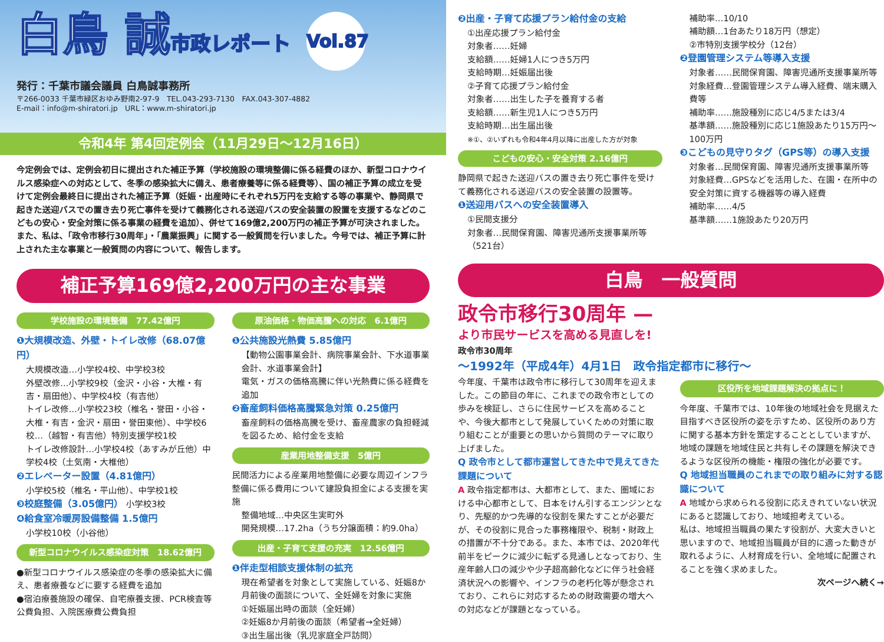白鳥 誠市政レポート Vol.87
発行：千葉市議会議員 白鳥誠事務所
〒266-0033 千葉市緑区おゆみ野南2-97-9　TEL.043-293-7130　FAX.043-307-4882
E-mail：info@m-shiratori.jp　URL：www.m-shiratori.jp
令和4年 第4回定例会（11月29日～12月16日）
今定例会では、定例会初日に提出された補正予算（学校施設の環境整備に係る経費のほか、新型コロナウイルス感染症への対応として、冬季の感染拡大に備え、患者療養等に係る経費等）、国の補正予算の成立を受けて定例会最終日に提出された補正予算（妊娠・出産時にそれぞれ5万円を支給する等の事業や、静岡県で起きた送迎バスでの置き去り死亡事件を受けて義務化される送迎バスの安全装置の設置を支援するなどのこどもの安心・安全対策に係る事業の経費を追加）、併せて169億2,200万円の補正予算が可決されました。また、私は、「政令市移行30周年」・「農業振興」に関する一般質問を行いました。今号では、補正予算に計上された主な事業と一般質問の内容について、報告します。
補正予算169億2,200万円の主な事業
学校施設の環境整備　77.42億円
❶大規模改造、外壁・トイレ改修（68.07億円）
大規模改造…小学校4校、中学校3校
外壁改修…小学校9校（金沢・小谷・大椎・有吉・扇田他）、中学校4校（有吉他）
トイレ改修…小学校23校（椎名・誉田・小谷・大椎・有吉・金沢・扇田・誉田東他）、中学校6校…（越智・有吉他）特別支援学校1校
トイレ改修設計…小学校4校（あすみが丘他）中学校4校（土気南・大椎他）
❷エレベーター設置（4.81億円）
小学校5校（椎名・平山他）、中学校1校
❸校庭整備（3.05億円） 小学校3校
❹給食室冷暖房設備整備 1.5億円
小学校10校（小谷他）
新型コロナウイルス感染症対策　18.62億円
●新型コロナウイルス感染症の冬季の感染拡大に備え、患者療養などに要する経費を追加
●宿泊療養施設の確保、自宅療養支援、PCR検査等公費負担、入院医療費公費負担
原油価格・物価高騰への対応　6.1億円
❶公共施設光熱費 5.85億円
【動物公園事業会計、病院事業会計、下水道事業会計、水道事業会計】
電気・ガスの価格高騰に伴い光熱費に係る経費を追加
❷畜産飼料価格高騰緊急対策 0.25億円
畜産飼料の価格高騰を受け、畜産農家の負担軽減を図るため、給付金を支給
産業用地整備支援　5億円
民間活力による産業用地整備に必要な周辺インフラ整備に係る費用について建設負担金による支援を実施
整備地域…中央区生実町外
開発規模…17.2ha（うち分譲面積：約9.0ha）
出産・子育て支援の充実　12.56億円
❶伴走型相談支援体制の拡充
現在希望者を対象として実施している、妊娠8か月前後の面談について、全妊婦を対象に実施
①妊娠届出時の面談（全妊婦）
②妊娠8か月前後の面談（希望者→全妊婦）
③出生届出後（乳児家庭全戸訪問）
❷出産・子育て応援プラン給付金の支給
①出産応援プラン給付金
対象者……妊婦
支給額……妊婦1人につき5万円
支給時期…妊娠届出後
②子育て応援プラン給付金
対象者……出生した子を養育する者
支給額……新生児1人につき5万円
支給時期…出生届出後
※①、②いずれも令和4年4月以降に出産した方が対象
こどもの安心・安全対策 2.16億円
静岡県で起きた送迎バスの置き去り死亡事件を受けて義務化される送迎バスの安全装置の設置等。
❶送迎用バスへの安全装置導入
①民間支援分
対象者…民間保育園、障害児通所支援事業所等（521台）
補助率…10/10
補助額…1台あたり18万円（想定）
②市特別支援学校分（12台）
❷登園管理システム等導入支援
対象者……民間保育園、障害児通所支援事業所等
対象経費…登園管理システム導入経費、端末購入費等
補助率……施設種別に応じ4/5または3/4
基準額……施設種別に応じ1施設あたり15万円～100万円
❸こどもの見守りタグ（GPS等）の導入支援
対象者…民間保育園、障害児通所支援事業所等
対象経費…GPSなどを活用した、在園・在所中の安全対策に資する機器等の導入経費
補助率……4/5
基準額……1施設あたり20万円
白鳥　一般質問
政令市移行30周年 —
より市民サービスを高める見直しを!
政令市30周年
～1992年（平成4年）4月1日　政令指定都市に移行～
今年度、千葉市は政令市に移行して30周年を迎えました。この節目の年に、これまでの政令市としての歩みを検証し、さらに住民サービスを高めることや、今後大都市として発展していくための対策に取り組むことが重要との思いから質問のテーマに取り上げました。
Q 政令市として都市運営してきた中で見えてきた課題について
A 政令指定都市は、大都市として、また、圏域における中心都市として、日本をけん引するエンジンとなり、先駆的かつ先導的な役割を果たすことが必要だが、その役割に見合った事務権限や、税制・財政上の措置が不十分である。また、本市では、2020年代前半をピークに減少に転ずる見通しとなっており、生産年齢人口の減少や少子超高齢化などに伴う社会経済状況への影響や、インフラの老朽化等が懸念されており、これらに対応するための財政需要の増大への対応などが課題となっている。
区役所を地域課題解決の拠点に！
今年度、千葉市では、10年後の地域社会を見据えた目指すべき区役所の姿を示すため、区役所のあり方に関する基本方針を策定することとしていますが、地域の課題を地域住民と共有しその課題を解決できるような区役所の機能・権限の強化が必要です。
Q 地域担当職員のこれまでの取り組みに対する認識について
A 地域から求められる役割に応えきれていない状況にあると認識しており、地域担考えている。
私は、地域担当職員の果たす役割が、大変大きいと思いますので、地域担当職員が目的に適った動きが取れるように、人材育成を行い、全地域に配置されることを強く求めました。
次ページへ続く→